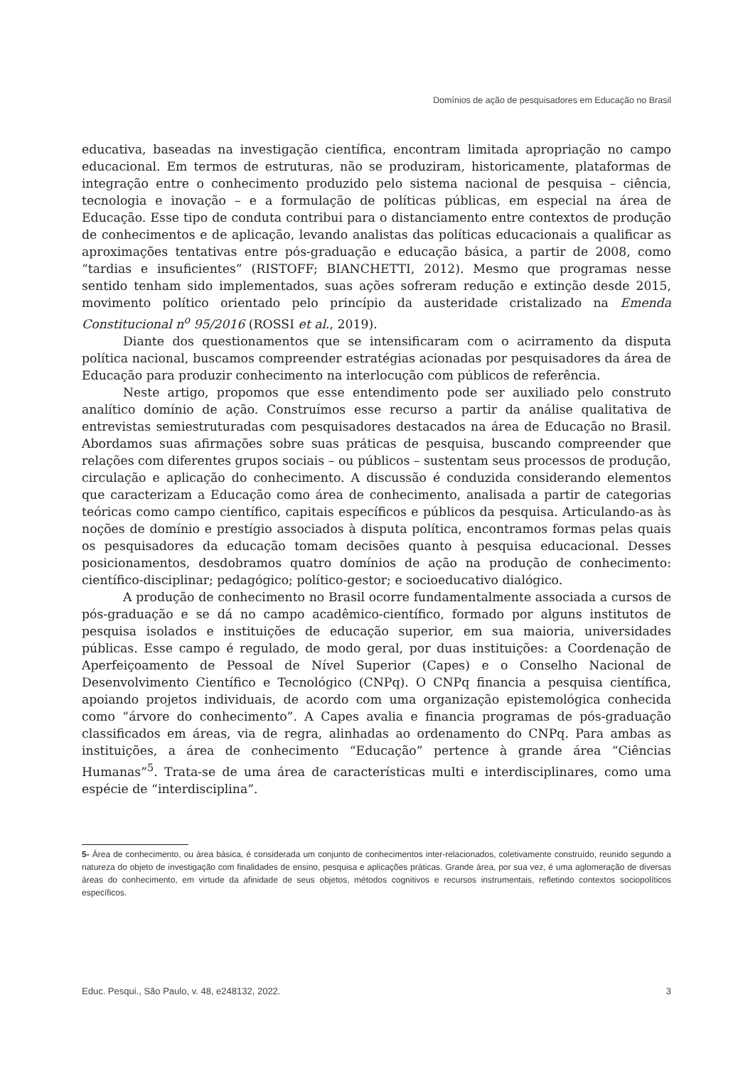Domínios de ação de pesquisadores em Educação no Brasil
educativa, baseadas na investigação científica, encontram limitada apropriação no campo educacional. Em termos de estruturas, não se produziram, historicamente, plataformas de integração entre o conhecimento produzido pelo sistema nacional de pesquisa – ciência, tecnologia e inovação – e a formulação de políticas públicas, em especial na área de Educação. Esse tipo de conduta contribui para o distanciamento entre contextos de produção de conhecimentos e de aplicação, levando analistas das políticas educacionais a qualificar as aproximações tentativas entre pós-graduação e educação básica, a partir de 2008, como “tardias e insuficientes” (RISTOFF; BIANCHETTI, 2012). Mesmo que programas nesse sentido tenham sido implementados, suas ações sofreram redução e extinção desde 2015, movimento político orientado pelo princípio da austeridade cristalizado na Emenda Constitucional n<sup>o</sup> 95/2016 (ROSSI et al., 2019).
Diante dos questionamentos que se intensificaram com o acirramento da disputa política nacional, buscamos compreender estratégias acionadas por pesquisadores da área de Educação para produzir conhecimento na interlocução com públicos de referência.
Neste artigo, propomos que esse entendimento pode ser auxiliado pelo construto analítico domínio de ação. Construímos esse recurso a partir da análise qualitativa de entrevistas semiestruturadas com pesquisadores destacados na área de Educação no Brasil. Abordamos suas afirmações sobre suas práticas de pesquisa, buscando compreender que relações com diferentes grupos sociais – ou públicos – sustentam seus processos de produção, circulação e aplicação do conhecimento. A discussão é conduzida considerando elementos que caracterizam a Educação como área de conhecimento, analisada a partir de categorias teóricas como campo científico, capitais específicos e públicos da pesquisa. Articulando-as às noções de domínio e prestígio associados à disputa política, encontramos formas pelas quais os pesquisadores da educação tomam decisões quanto à pesquisa educacional. Desses posicionamentos, desdobramos quatro domínios de ação na produção de conhecimento: científico-disciplinar; pedagógico; político-gestor; e socioeducativo dialógico.
A produção de conhecimento no Brasil ocorre fundamentalmente associada a cursos de pós-graduação e se dá no campo acadêmico-científico, formado por alguns institutos de pesquisa isolados e instituições de educação superior, em sua maioria, universidades públicas. Esse campo é regulado, de modo geral, por duas instituições: a Coordenação de Aperfeiçoamento de Pessoal de Nível Superior (Capes) e o Conselho Nacional de Desenvolvimento Científico e Tecnológico (CNPq). O CNPq financia a pesquisa científica, apoiando projetos individuais, de acordo com uma organização epistemológica conhecida como “árvore do conhecimento”. A Capes avalia e financia programas de pós-graduação classificados em áreas, via de regra, alinhadas ao ordenamento do CNPq. Para ambas as instituições, a área de conhecimento “Educação” pertence à grande área “Ciências Humanas”<sup>5</sup>. Trata-se de uma área de características multi e interdisciplinares, como uma espécie de “interdisciplina”.
5- Área de conhecimento, ou área básica, é considerada um conjunto de conhecimentos inter-relacionados, coletivamente construído, reunido segundo a natureza do objeto de investigação com finalidades de ensino, pesquisa e aplicações práticas. Grande área, por sua vez, é uma aglomeração de diversas áreas do conhecimento, em virtude da afinidade de seus objetos, métodos cognitivos e recursos instrumentais, refletindo contextos sociopolíticos específicos.
Educ. Pesqui., São Paulo, v. 48, e248132, 2022. 3